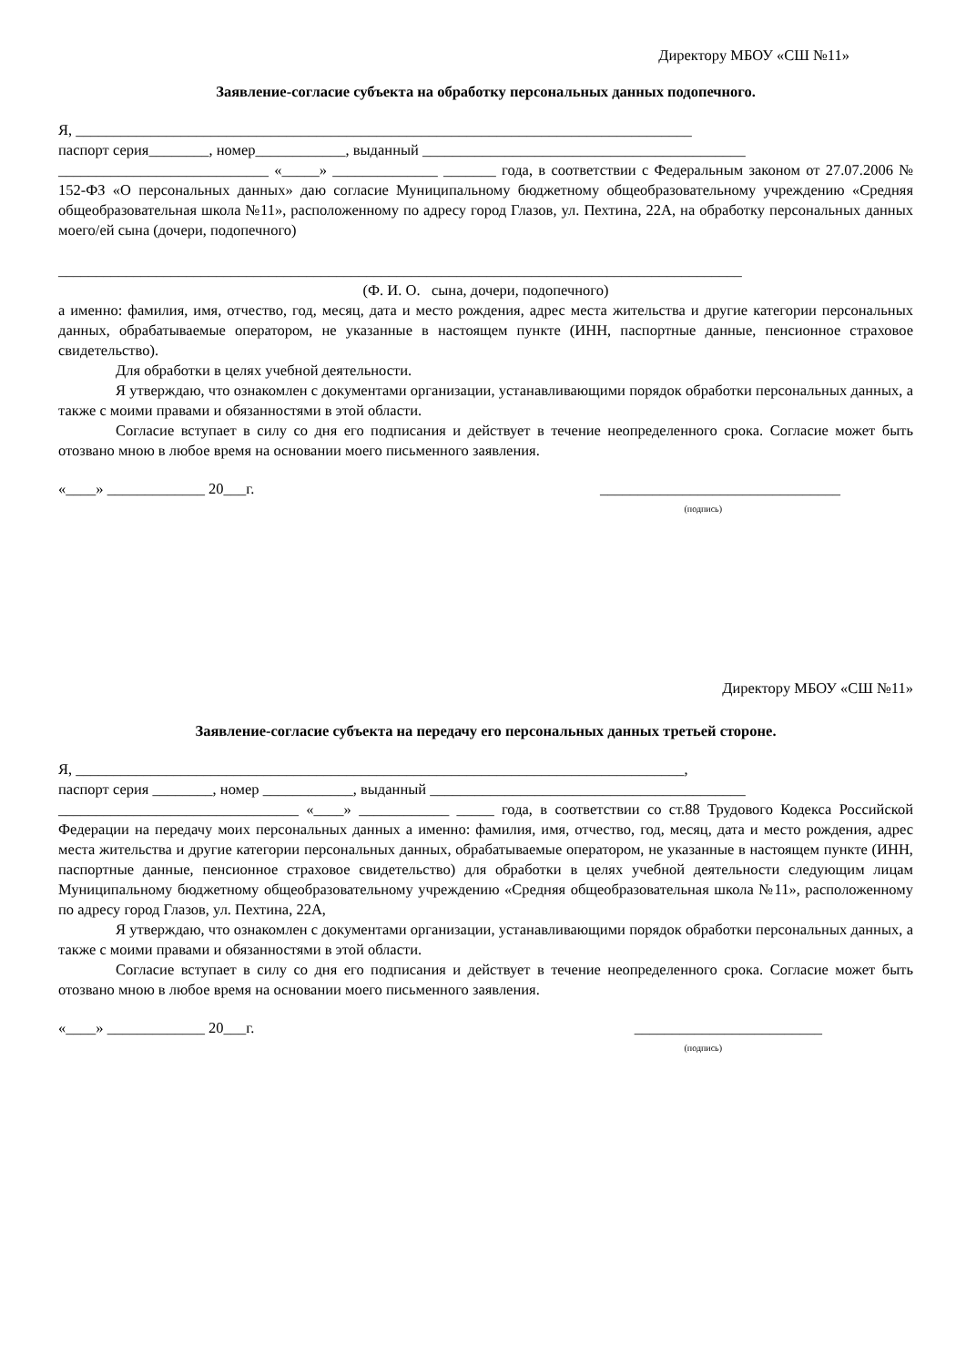Директору МБОУ «СШ №11»
Заявление-согласие субъекта на обработку персональных данных подопечного.
Я, __________________________________________________________________________________
паспорт серия________, номер____________, выданный ___________________________________________
____________________________ «_____» ______________ _______ года, в соответствии с Федеральным законом от 27.07.2006 № 152-ФЗ «О персональных данных» даю согласие Муниципальному бюджетному общеобразовательному учреждению «Средняя общеобразовательная школа №11», расположенному по адресу город Глазов, ул. Пехтина, 22А, на обработку персональных данных моего/ей сына (дочери, подопечного)
___________________________________________________________________________________________
(Ф. И. О. сына, дочери, подопечного)
а именно: фамилия, имя, отчество, год, месяц, дата и место рождения, адрес места жительства и другие категории персональных данных, обрабатываемые оператором, не указанные в настоящем пункте (ИНН, паспортные данные, пенсионное страховое свидетельство).
Для обработки в целях учебной деятельности.
Я утверждаю, что ознакомлен с документами организации, устанавливающими порядок обработки персональных данных, а также с моими правами и обязанностями в этой области.
Согласие вступает в силу со дня его подписания и действует в течение неопределенного срока. Согласие может быть отозвано мною в любое время на основании моего письменного заявления.
«____» _____________ 20___г. ________________________________
(подпись)
Директору МБОУ «СШ №11»
Заявление-согласие субъекта на передачу его персональных данных третьей стороне.
Я, _________________________________________________________________________________,
паспорт серия ________, номер ____________, выданный __________________________________________
________________________________ «____» ____________ _____ года, в соответствии со ст.88 Трудового Кодекса Российской Федерации на передачу моих персональных данных а именно: фамилия, имя, отчество, год, месяц, дата и место рождения, адрес места жительства и другие категории персональных данных, обрабатываемые оператором, не указанные в настоящем пункте (ИНН, паспортные данные, пенсионное страховое свидетельство) для обработки в целях учебной деятельности следующим лицам Муниципальному бюджетному общеобразовательному учреждению «Средняя общеобразовательная школа №11», расположенному по адресу город Глазов, ул. Пехтина, 22А,
Я утверждаю, что ознакомлен с документами организации, устанавливающими порядок обработки персональных данных, а также с моими правами и обязанностями в этой области.
Согласие вступает в силу со дня его подписания и действует в течение неопределенного срока. Согласие может быть отозвано мною в любое время на основании моего письменного заявления.
«____» _____________ 20___г. _________________________
(подпись)